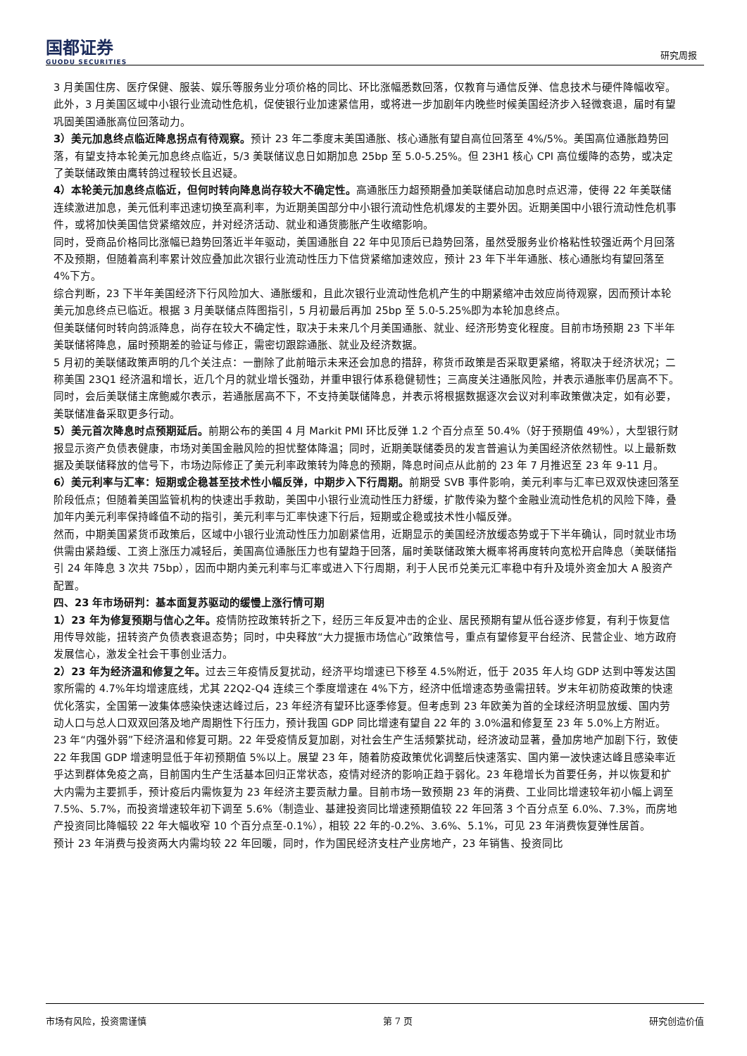国都证券
GUODU SECURITIES
研究周报
3 月美国住房、医疗保健、服装、娱乐等服务业分项价格的同比、环比涨幅悉数回落，仅教育与通信反弹、信息技术与硬件降幅收窄。
此外，3 月美国区域中小银行业流动性危机，促使银行业加速紧信用，或将进一步加剧年内晚些时候美国经济步入轻微衰退，届时有望巩固美国通胀高位回落动力。
3）美元加息终点临近降息拐点有待观察。预计 23 年二季度末美国通胀、核心通胀有望自高位回落至 4%/5%。美国高位通胀趋势回落，有望支持本轮美元加息终点临近，5/3 美联储议息日如期加息 25bp 至 5.0-5.25%。但 23H1 核心 CPI 高位缓降的态势，或决定了美联储政策由鹰转鸽过程较长且迟疑。
4）本轮美元加息终点临近，但何时转向降息尚存较大不确定性。高通胀压力超预期叠加美联储启动加息时点迟滞，使得 22 年美联储连续激进加息，美元低利率迅速切换至高利率，为近期美国部分中小银行流动性危机爆发的主要外因。近期美国中小银行流动性危机事件，或将加快美国信贷紧缩效应，并对经济活动、就业和通货膨胀产生收缩影响。
同时，受商品价格同比涨幅已趋势回落近半年驱动，美国通胀自 22 年中见顶后已趋势回落，虽然受服务业价格粘性较强近两个月回落不及预期，但随着高利率累计效应叠加此次银行业流动性压力下信贷紧缩加速效应，预计 23 年下半年通胀、核心通胀均有望回落至 4%下方。
综合判断，23 下半年美国经济下行风险加大、通胀缓和，且此次银行业流动性危机产生的中期紧缩冲击效应尚待观察，因而预计本轮美元加息终点已临近。根据 3 月美联储点阵图指引，5 月初最后再加 25bp 至 5.0-5.25%即为本轮加息终点。
但美联储何时转向鸽派降息，尚存在较大不确定性，取决于未来几个月美国通胀、就业、经济形势变化程度。目前市场预期 23 下半年美联储将降息，届时预期差的验证与修正，需密切跟踪通胀、就业及经济数据。
5 月初的美联储政策声明的几个关注点：一删除了此前暗示未来还会加息的措辞，称货币政策是否采取更紧缩，将取决于经济状况；二称美国 23Q1 经济温和增长，近几个月的就业增长强劲，并重申银行体系稳健韧性；三高度关注通胀风险，并表示通胀率仍居高不下。同时，会后美联储主席鲍威尔表示，若通胀居高不下，不支持美联储降息，并表示将根据数据逐次会议对利率政策做决定，如有必要，美联储准备采取更多行动。
5）美元首次降息时点预期延后。前期公布的美国 4 月 Markit PMI 环比反弹 1.2 个百分点至 50.4%（好于预期值 49%），大型银行财报显示资产负债表健康，市场对美国金融风险的担忧整体降温；同时，近期美联储委员的发言普遍认为美国经济依然韧性。以上最新数据及美联储释放的信号下，市场边际修正了美元利率政策转为降息的预期，降息时间点从此前的 23 年 7 月推迟至 23 年 9-11 月。
6）美元利率与汇率：短期或企稳甚至技术性小幅反弹，中期步入下行周期。前期受 SVB 事件影响，美元利率与汇率已双双快速回落至阶段低点；但随着美国监管机构的快速出手救助，美国中小银行业流动性压力舒缓，扩散传染为整个金融业流动性危机的风险下降，叠加年内美元利率保持峰值不动的指引，美元利率与汇率快速下行后，短期或企稳或技术性小幅反弹。
然而，中期美国紧货币政策后，区域中小银行业流动性压力加剧紧信用，近期显示的美国经济放缓态势或于下半年确认，同时就业市场供需由紧趋缓、工资上涨压力减轻后，美国高位通胀压力也有望趋于回落，届时美联储政策大概率将再度转向宽松开启降息（美联储指引 24 年降息 3 次共 75bp），因而中期内美元利率与汇率或进入下行周期，利于人民币兑美元汇率稳中有升及境外资金加大 A 股资产配置。
四、23 年市场研判：基本面复苏驱动的缓慢上涨行情可期
1）23 年为修复预期与信心之年。疫情防控政策转折之下，经历三年反复冲击的企业、居民预期有望从低谷逐步修复，有利于恢复信用传导效能，扭转资产负债表衰退态势；同时，中央释放“大力提振市场信心”政策信号，重点有望修复平台经济、民营企业、地方政府发展信心，激发全社会干事创业活力。
2）23 年为经济温和修复之年。过去三年疫情反复扰动，经济平均增速已下移至 4.5%附近，低于 2035 年人均 GDP 达到中等发达国家所需的 4.7%年均增速底线，尤其 22Q2-Q4 连续三个季度增速在 4%下方，经济中低增速态势亟需扭转。岁末年初防疫政策的快速优化落实，全国第一波集体感染快速达峰过后，23 年经济有望环比逐季修复。但考虑到 23 年欧美为首的全球经济明显放缓、国内劳动人口与总人口双双回落及地产周期性下行压力，预计我国 GDP 同比增速有望自 22 年的 3.0%温和修复至 23 年 5.0%上方附近。
23 年“内强外弱”下经济温和修复可期。22 年受疫情反复加剧，对社会生产生活频繁扰动，经济波动显著，叠加房地产加剧下行，致使 22 年我国 GDP 增速明显低于年初预期值 5%以上。展望 23 年，随着防疫政策优化调整后快速落实、国内第一波快速达峰且感染率近乎达到群体免疫之高，目前国内生产生活基本回归正常状态，疫情对经济的影响正趋于弱化。23 年稳增长为首要任务，并以恢复和扩大内需为主要抓手，预计疫后内需恢复为 23 年经济主要贡献力量。目前市场一致预期 23 年的消费、工业同比增速较年初小幅上调至 7.5%、5.7%，而投资增速较年初下调至 5.6%（制造业、基建投资同比增速预期值较 22 年回落 3 个百分点至 6.0%、7.3%，而房地产投资同比降幅较 22 年大幅收窄 10 个百分点至-0.1%），相较 22 年的-0.2%、3.6%、5.1%，可见 23 年消费恢复弹性居首。
预计 23 年消费与投资两大内需均较 22 年回暖，同时，作为国民经济支柱产业房地产，23 年销售、投资同比
市场有风险，投资需谨慎 第 7 页 研究创造价值